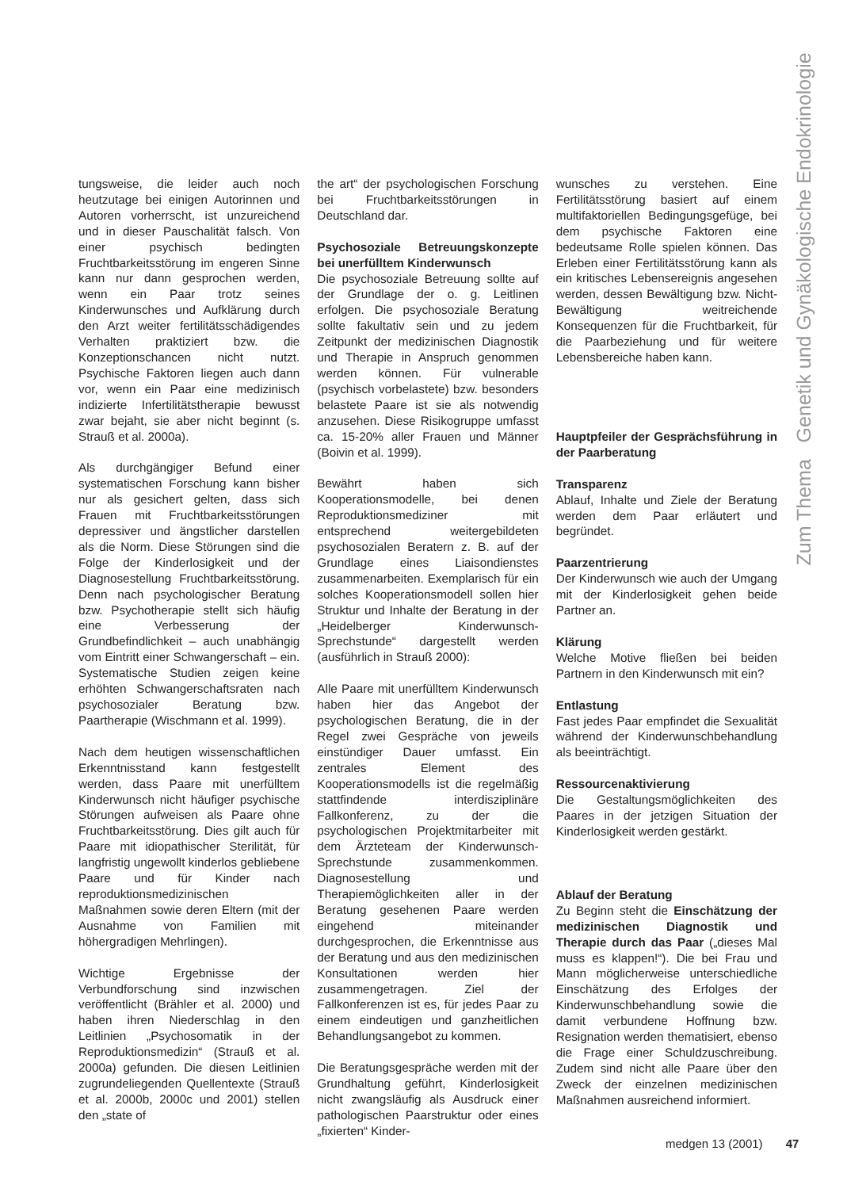Zum Thema Genetik und Gynäkologische Endokrinologie
tungsweise, die leider auch noch heutzutage bei einigen Autorinnen und Autoren vorherrscht, ist unzureichend und in dieser Pauschalität falsch. Von einer psychisch bedingten Fruchtbarkeitsstörung im engeren Sinne kann nur dann gesprochen werden, wenn ein Paar trotz seines Kinderwunsches und Aufklärung durch den Arzt weiter fertilitätsschädigendes Verhalten praktiziert bzw. die Konzeptionschancen nicht nutzt. Psychische Faktoren liegen auch dann vor, wenn ein Paar eine medizinisch indizierte Infertilitätstherapie bewusst zwar bejaht, sie aber nicht beginnt (s. Strauß et al. 2000a).
Als durchgängiger Befund einer systematischen Forschung kann bisher nur als gesichert gelten, dass sich Frauen mit Fruchtbarkeitsstörungen depressiver und ängstlicher darstellen als die Norm. Diese Störungen sind die Folge der Kinderlosigkeit und der Diagnosestellung Fruchtbarkeitsstörung. Denn nach psychologischer Beratung bzw. Psychotherapie stellt sich häufig eine Verbesserung der Grundbefindlichkeit – auch unabhängig vom Eintritt einer Schwangerschaft – ein. Systematische Studien zeigen keine erhöhten Schwangerschaftsraten nach psychosozialer Beratung bzw. Paartherapie (Wischmann et al. 1999).
Nach dem heutigen wissenschaftlichen Erkenntnisstand kann festgestellt werden, dass Paare mit unerfülltem Kinderwunsch nicht häufiger psychische Störungen aufweisen als Paare ohne Fruchtbarkeitsstörung. Dies gilt auch für Paare mit idiopathischer Sterilität, für langfristig ungewollt kinderlos gebliebene Paare und für Kinder nach reproduktionsmedizinischen Maßnahmen sowie deren Eltern (mit der Ausnahme von Familien mit höhergradigen Mehrlingen).
Wichtige Ergebnisse der Verbundforschung sind inzwischen veröffentlicht (Brähler et al. 2000) und haben ihren Niederschlag in den Leitlinien „Psychosomatik in der Reproduktionsmedizin“ (Strauß et al. 2000a) gefunden. Die diesen Leitlinien zugrundeliegenden Quellentexte (Strauß et al. 2000b, 2000c und 2001) stellen den „state of
the art“ der psychologischen Forschung bei Fruchtbarkeitsstörungen in Deutschland dar.
Psychosoziale Betreuungskonzepte bei unerfülltem Kinderwunsch
Die psychosoziale Betreuung sollte auf der Grundlage der o. g. Leitlinen erfolgen. Die psychosoziale Beratung sollte fakultativ sein und zu jedem Zeitpunkt der medizinischen Diagnostik und Therapie in Anspruch genommen werden können. Für vulnerable (psychisch vorbelastete) bzw. besonders belastete Paare ist sie als notwendig anzusehen. Diese Risikogruppe umfasst ca. 15-20% aller Frauen und Männer (Boivin et al. 1999).
Bewährt haben sich Kooperationsmodelle, bei denen Reproduktionsmediziner mit entsprechend weitergebildeten psychosozialen Beratern z. B. auf der Grundlage eines Liaisondienstes zusammenarbeiten. Exemplarisch für ein solches Kooperationsmodell sollen hier Struktur und Inhalte der Beratung in der „Heidelberger Kinderwunsch-Sprechstunde“ dargestellt werden (ausführlich in Strauß 2000):
Alle Paare mit unerfülltem Kinderwunsch haben hier das Angebot der psychologischen Beratung, die in der Regel zwei Gespräche von jeweils einstündiger Dauer umfasst. Ein zentrales Element des Kooperationsmodells ist die regelmäßig stattfindende interdisziplinäre Fallkonferenz, zu der die psychologischen Projektmitarbeiter mit dem Ärzteteam der Kinderwunsch-Sprechstunde zusammenkommen. Diagnosestellung und Therapiemöglichkeiten aller in der Beratung gesehenen Paare werden eingehend miteinander durchgesprochen, die Erkenntnisse aus der Beratung und aus den medizinischen Konsultationen werden hier zusammengetragen. Ziel der Fallkonferenzen ist es, für jedes Paar zu einem eindeutigen und ganzheitlichen Behandlungsangebot zu kommen.
Die Beratungsgespräche werden mit der Grundhaltung geführt, Kinderlosigkeit nicht zwangsläufig als Ausdruck einer pathologischen Paarstruktur oder eines „fixierten“ Kinder-
wunsches zu verstehen. Eine Fertilitätsstörung basiert auf einem multifaktoriellen Bedingungsgefüge, bei dem psychische Faktoren eine bedeutsame Rolle spielen können. Das Erleben einer Fertilitätsstörung kann als ein kritisches Lebensereignis angesehen werden, dessen Bewältigung bzw. Nicht-Bewältigung weitreichende Konsequenzen für die Fruchtbarkeit, für die Paarbeziehung und für weitere Lebensbereiche haben kann.
Hauptpfeiler der Gesprächsführung in der Paarberatung
Transparenz
Ablauf, Inhalte und Ziele der Beratung werden dem Paar erläutert und begründet.
Paarzentrierung
Der Kinderwunsch wie auch der Umgang mit der Kinderlosigkeit gehen beide Partner an.
Klärung
Welche Motive fließen bei beiden Partnern in den Kinderwunsch mit ein?
Entlastung
Fast jedes Paar empfindet die Sexualität während der Kinderwunschbehandlung als beeinträchtigt.
Ressourcenaktivierung
Die Gestaltungsmöglichkeiten des Paares in der jetzigen Situation der Kinderlosigkeit werden gestärkt.
Ablauf der Beratung
Zu Beginn steht die Einschätzung der medizinischen Diagnostik und Therapie durch das Paar („dieses Mal muss es klappen!“). Die bei Frau und Mann möglicherweise unterschiedliche Einschätzung des Erfolges der Kinderwunschbehandlung sowie die damit verbundene Hoffnung bzw. Resignation werden thematisiert, ebenso die Frage einer Schuldzuschreibung. Zudem sind nicht alle Paare über den Zweck der einzelnen medizinischen Maßnahmen ausreichend informiert.
medgen 13 (2001) 47